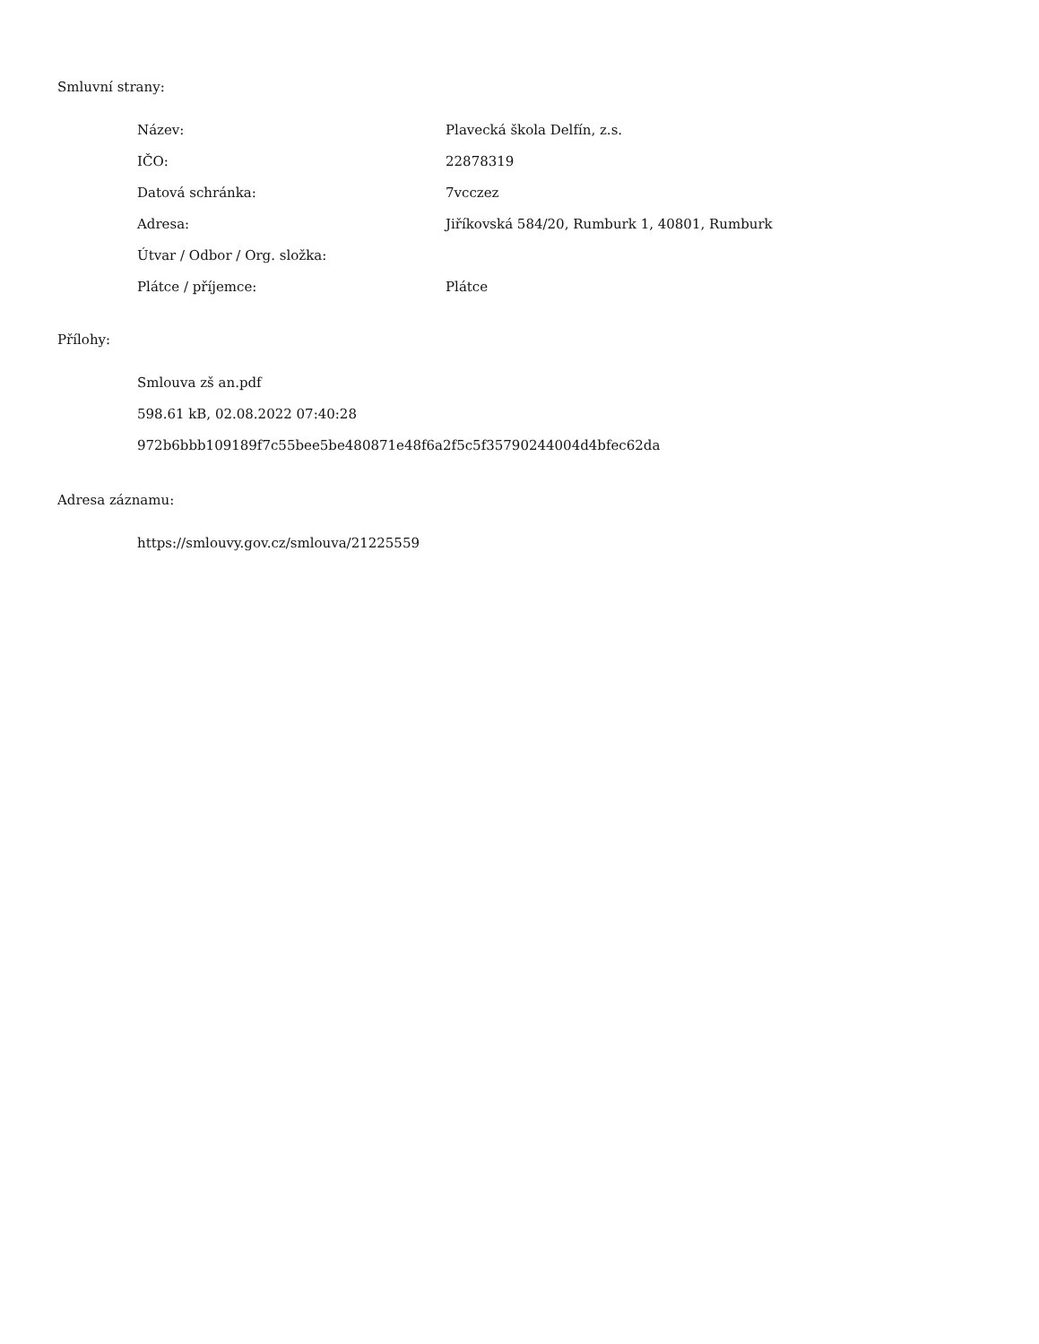Smluvní strany:
| Název: | Plavecká škola Delfín, z.s. |
| IČO: | 22878319 |
| Datová schránka: | 7vcczez |
| Adresa: | Jiříkovská 584/20, Rumburk 1, 40801, Rumburk |
| Útvar / Odbor / Org. složka: | |
| Plátce / příjemce: | Plátce |
Přílohy:
Smlouva zš an.pdf
598.61 kB, 02.08.2022 07:40:28
972b6bbb109189f7c55bee5be480871e48f6a2f5c5f35790244004d4bfec62da
Adresa záznamu:
https://smlouvy.gov.cz/smlouva/21225559